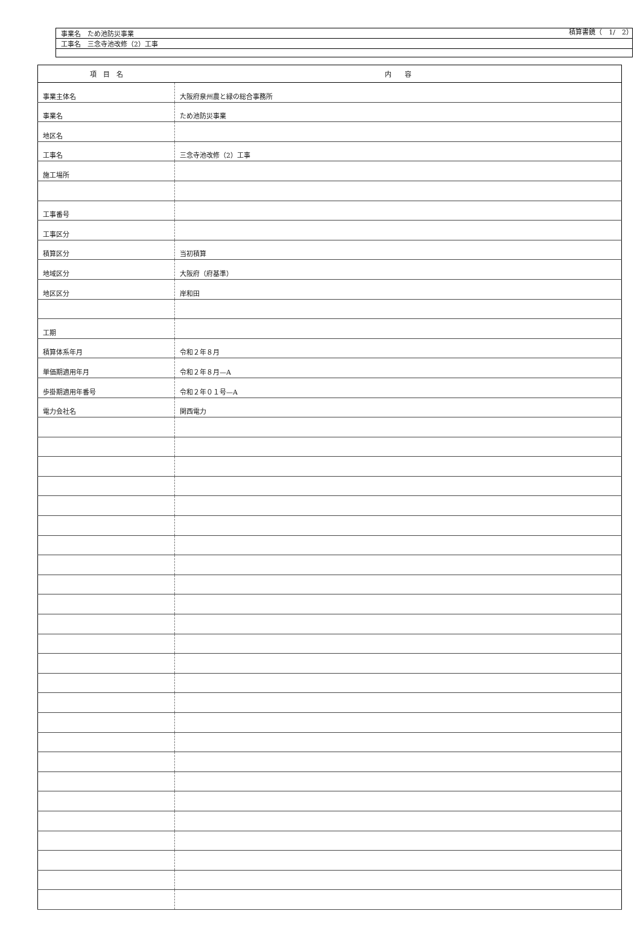積算書鏡（　1/　2）
| 事業名 ため池防災事業 |
| 工事名 三念寺池改修（2）工事 |
| 項 目 名 | 内 容 |
| --- | --- |
| 事業主体名 | 大阪府泉州農と緑の総合事務所 |
| 事業名 | ため池防災事業 |
| 地区名 | |
| 工事名 | 三念寺池改修（2）工事 |
| 施工場所 | |
| 工事番号 | |
| 工事区分 | |
| 積算区分 | 当初積算 |
| 地域区分 | 大阪府（府基準） |
| 地区区分 | 岸和田 |
| 工期 | |
| 積算体系年月 | 令和２年８月 |
| 単価期適用年月 | 令和２年８月—A |
| 歩掛期適用年番号 | 令和２年０１号—A |
| 電力会社名 | 関西電力 |